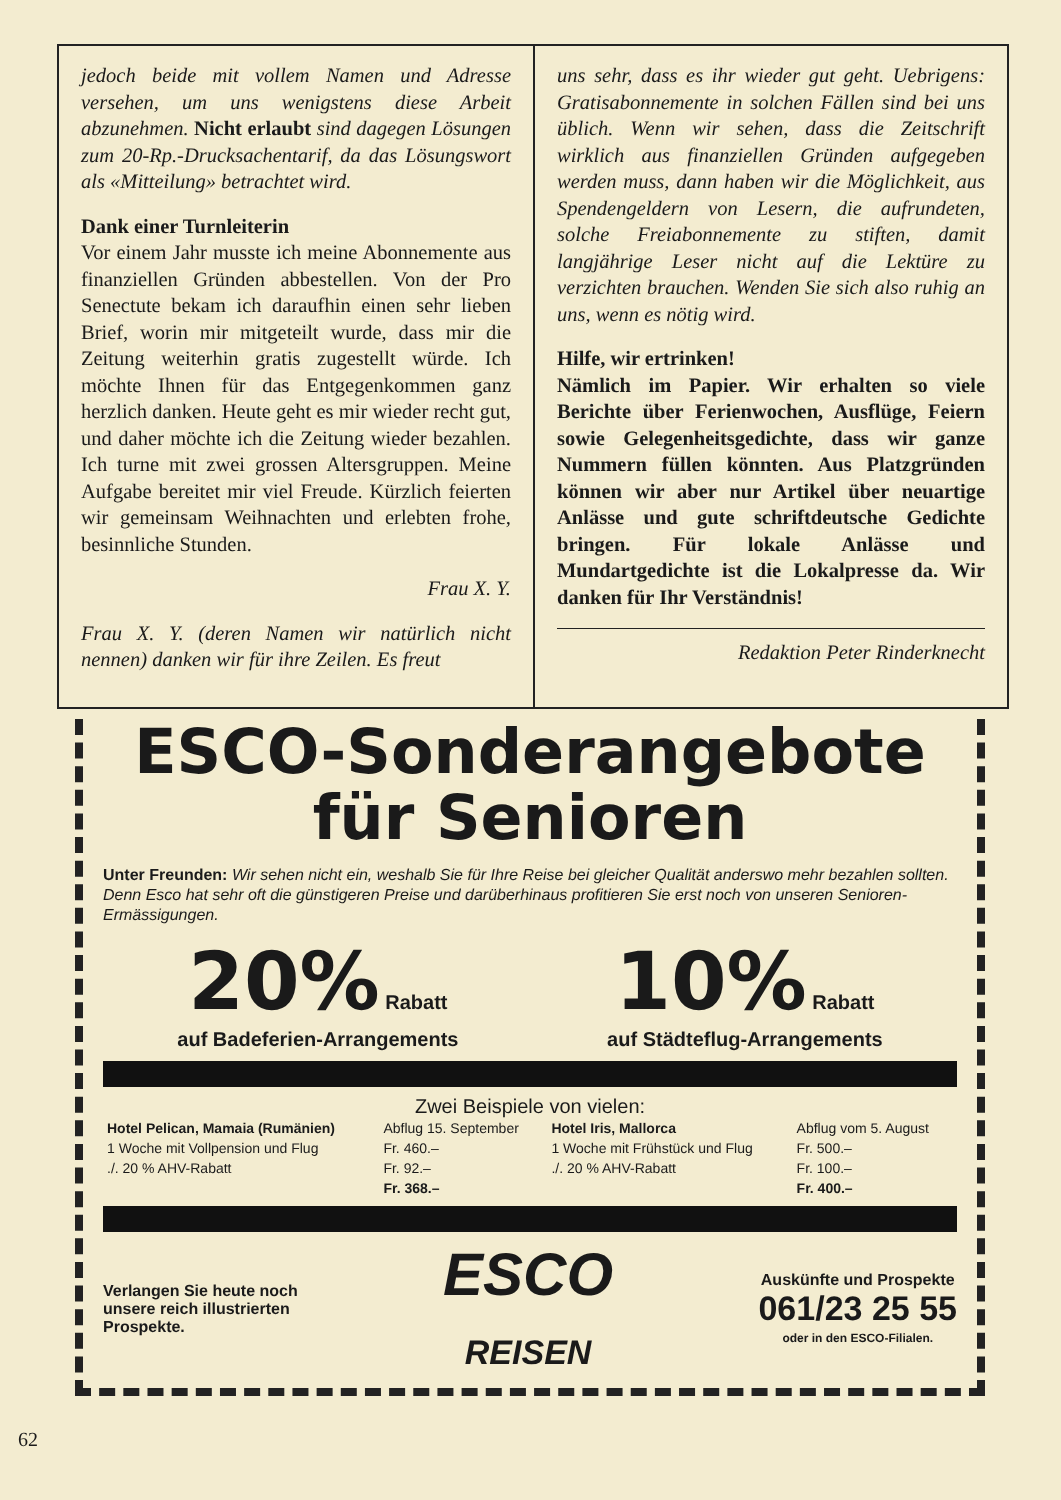jedoch beide mit vollem Namen und Adresse versehen, um uns wenigstens diese Arbeit abzunehmen. Nicht erlaubt sind dagegen Lösungen zum 20-Rp.-Drucksachentarif, da das Lösungswort als «Mitteilung» betrachtet wird.
Dank einer Turnleiterin
Vor einem Jahr musste ich meine Abonnemente aus finanziellen Gründen abbestellen. Von der Pro Senectute bekam ich daraufhin einen sehr lieben Brief, worin mir mitgeteilt wurde, dass mir die Zeitung weiterhin gratis zugestellt würde. Ich möchte Ihnen für das Entgegenkommen ganz herzlich danken. Heute geht es mir wieder recht gut, und daher möchte ich die Zeitung wieder bezahlen. Ich turne mit zwei grossen Altersgruppen. Meine Aufgabe bereitet mir viel Freude. Kürzlich feierten wir gemeinsam Weihnachten und erlebten frohe, besinnliche Stunden.
Frau X. Y.
Frau X. Y. (deren Namen wir natürlich nicht nennen) danken wir für ihre Zeilen. Es freut
uns sehr, dass es ihr wieder gut geht. Uebrigens: Gratisabonnemente in solchen Fällen sind bei uns üblich. Wenn wir sehen, dass die Zeitschrift wirklich aus finanziellen Gründen aufgegeben werden muss, dann haben wir die Möglichkeit, aus Spendengeldern von Lesern, die aufrundeten, solche Freiabonnemente zu stiften, damit langjährige Leser nicht auf die Lektüre zu verzichten brauchen. Wenden Sie sich also ruhig an uns, wenn es nötig wird.
Hilfe, wir ertrinken!
Nämlich im Papier. Wir erhalten so viele Berichte über Ferienwochen, Ausflüge, Feiern sowie Gelegenheitsgedichte, dass wir ganze Nummern füllen könnten. Aus Platzgründen können wir aber nur Artikel über neuartige Anlässe und gute schriftdeutsche Gedichte bringen. Für lokale Anlässe und Mundartgedichte ist die Lokalpresse da. Wir danken für Ihr Verständnis!
Redaktion Peter Rinderknecht
ESCO-Sonderangebote
für Senioren
Unter Freunden: Wir sehen nicht ein, weshalb Sie für Ihre Reise bei gleicher Qualität anderswo mehr bezahlen sollten. Denn Esco hat sehr oft die günstigeren Preise und darüberhinaus profitieren Sie erst noch von unseren Senioren-Ermässigungen.
20% Rabatt
auf Badeferien-Arrangements
10% Rabatt
auf Städteflug-Arrangements
Zwei Beispiele von vielen:
| Hotel Pelican, Mamaia (Rumänien) | Abflug 15. September | Hotel Iris, Mallorca | Abflug vom 5. August |
| 1 Woche mit Vollpension und Flug | Fr. 460.– | 1 Woche mit Frühstück und Flug | Fr. 500.– |
| ./. 20 % AHV-Rabatt | Fr. 92.– | ./. 20 % AHV-Rabatt | Fr. 100.– |
| | Fr. 368.– | | Fr. 400.– |
Verlangen Sie heute noch
unsere reich illustrierten
Prospekte.
ESCO
REISEN
Auskünfte und Prospekte
061/23 25 55
oder in den ESCO-Filialen.
62